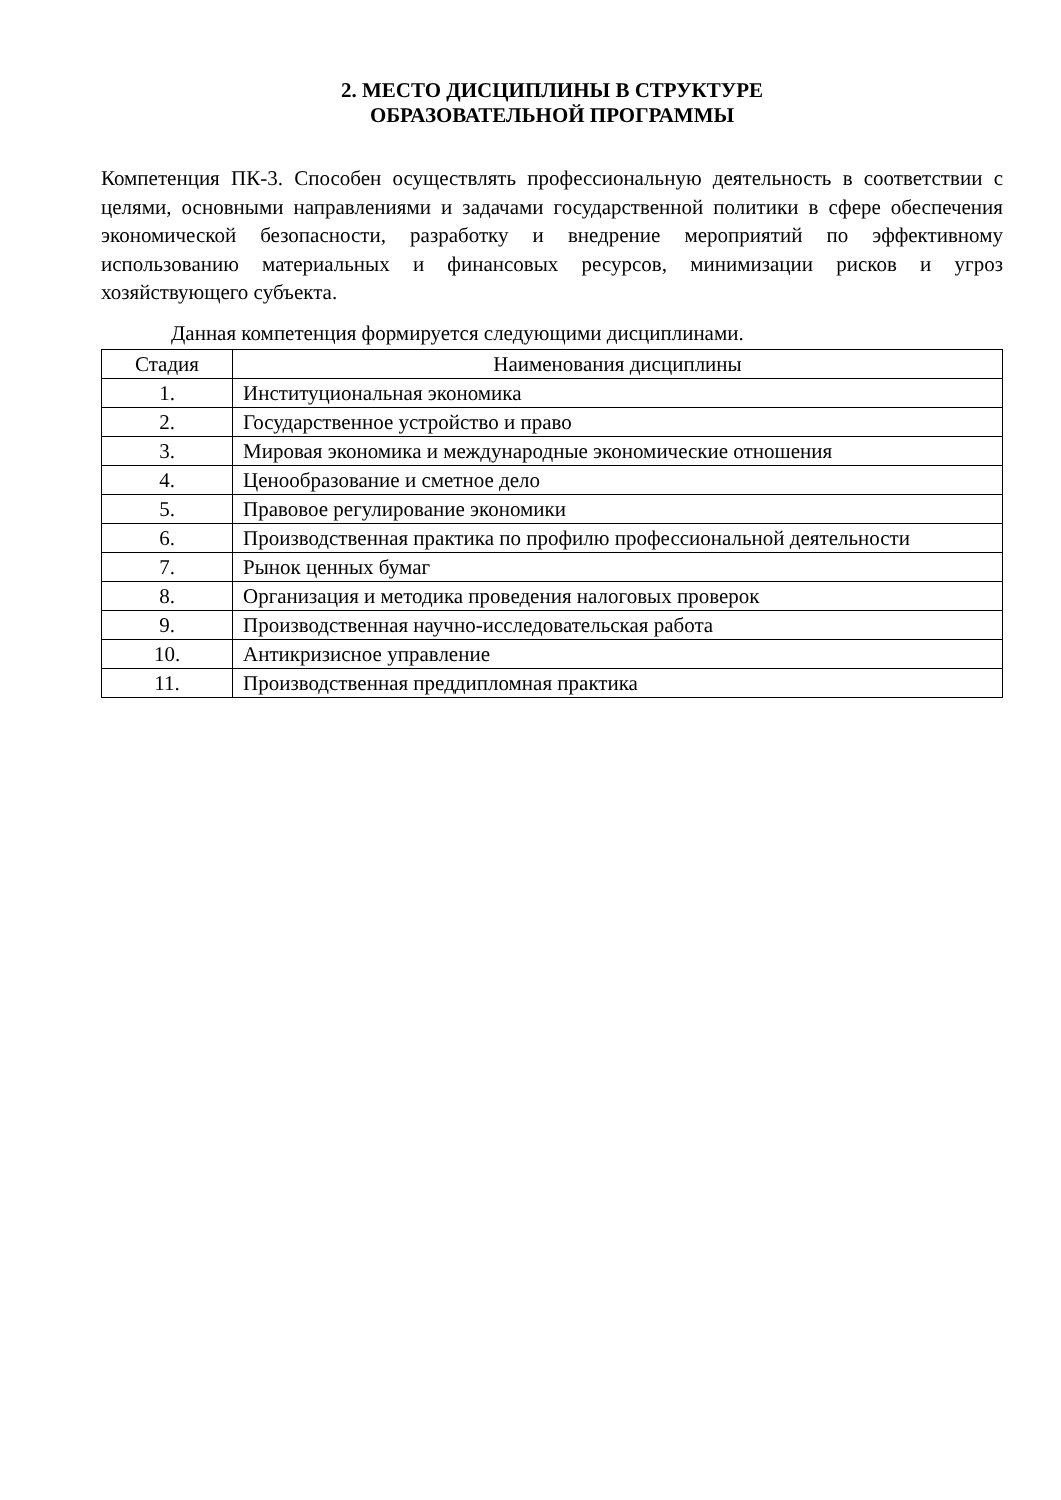2. МЕСТО ДИСЦИПЛИНЫ В СТРУКТУРЕ
ОБРАЗОВАТЕЛЬНОЙ ПРОГРАММЫ
Компетенция ПК-3. Способен осуществлять профессиональную деятельность в соответствии с целями, основными направлениями и задачами государственной политики в сфере обеспечения экономической безопасности, разработку и внедрение мероприятий по эффективному использованию материальных и финансовых ресурсов, минимизации рисков и угроз хозяйствующего субъекта.
Данная компетенция формируется следующими дисциплинами.
| Стадия | Наименования дисциплины |
| --- | --- |
| 1. | Институциональная экономика |
| 2. | Государственное устройство и право |
| 3. | Мировая экономика и международные экономические отношения |
| 4. | Ценообразование и сметное дело |
| 5. | Правовое регулирование экономики |
| 6. | Производственная практика по профилю профессиональной деятельности |
| 7. | Рынок ценных бумаг |
| 8. | Организация и методика проведения налоговых проверок |
| 9. | Производственная научно-исследовательская работа |
| 10. | Антикризисное управление |
| 11. | Производственная преддипломная практика |